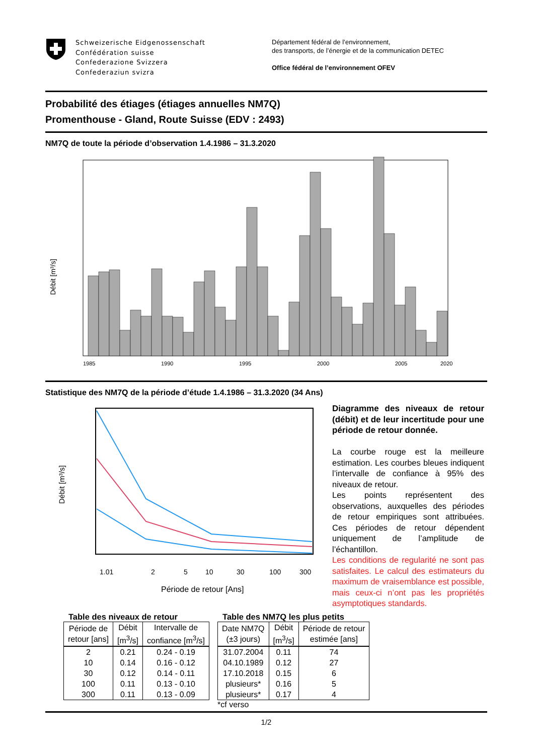Schweizerische Eidgenossenschaft
Confédération suisse
Confederazione Svizzera
Confederaziun svizra
Département fédéral de l’environnement,
des transports, de l’énergie et de la communication DETEC
Office fédéral de l’environnement OFEV
Probabilité des étiages (étiages annuelles NM7Q)
Promenthouse - Gland, Route Suisse (EDV : 2493)
NM7Q de toute la période d’observation 1.4.1986 – 31.3.2020
Débit [m³/s]
1985
1990
1995
2000
2005
2020
Statistique des NM7Q de la période d’étude 1.4.1986 – 31.3.2020 (34 Ans)
Débit [m³/s]
1.01
2
5
10
30
100
300
Période de retour [Ans]
Diagramme des niveaux de retour (débit) et de leur incertitude pour une période de retour donnée.
La courbe rouge est la meilleure estimation. Les courbes bleues indiquent l’intervalle de confiance à 95% des niveaux de retour.
Les points représentent des observations, auxquelles des périodes de retour empiriques sont attribuées. Ces périodes de retour dépendent uniquement de l’amplitude de l’échantillon.
Les conditions de regularité ne sont pas satisfaites. Le calcul des estimateurs du maximum de vraisemblance est possible, mais ceux-ci n’ont pas les propriétés asymptotiques standards.
Table des niveaux de retour
| Période de retour [ans] | Débit [m<sup>3</sup>/s] | Intervalle de confiance [m<sup>3</sup>/s] |
| --- | --- | --- |
| 2 | 0.21 | 0.24 - 0.19 |
| 10 | 0.14 | 0.16 - 0.12 |
| 30 | 0.12 | 0.14 - 0.11 |
| 100 | 0.11 | 0.13 - 0.10 |
| 300 | 0.11 | 0.13 - 0.09 |
Table des NM7Q les plus petits
| Date NM7Q (±3 jours) | Débit [m<sup>3</sup>/s] | Période de retour estimée [ans] |
| --- | --- | --- |
| 31.07.2004 | 0.11 | 74 |
| 04.10.1989 | 0.12 | 27 |
| 17.10.2018 | 0.15 | 6 |
| plusieurs* | 0.16 | 5 |
| plusieurs* | 0.17 | 4 |
*cf verso
1/2